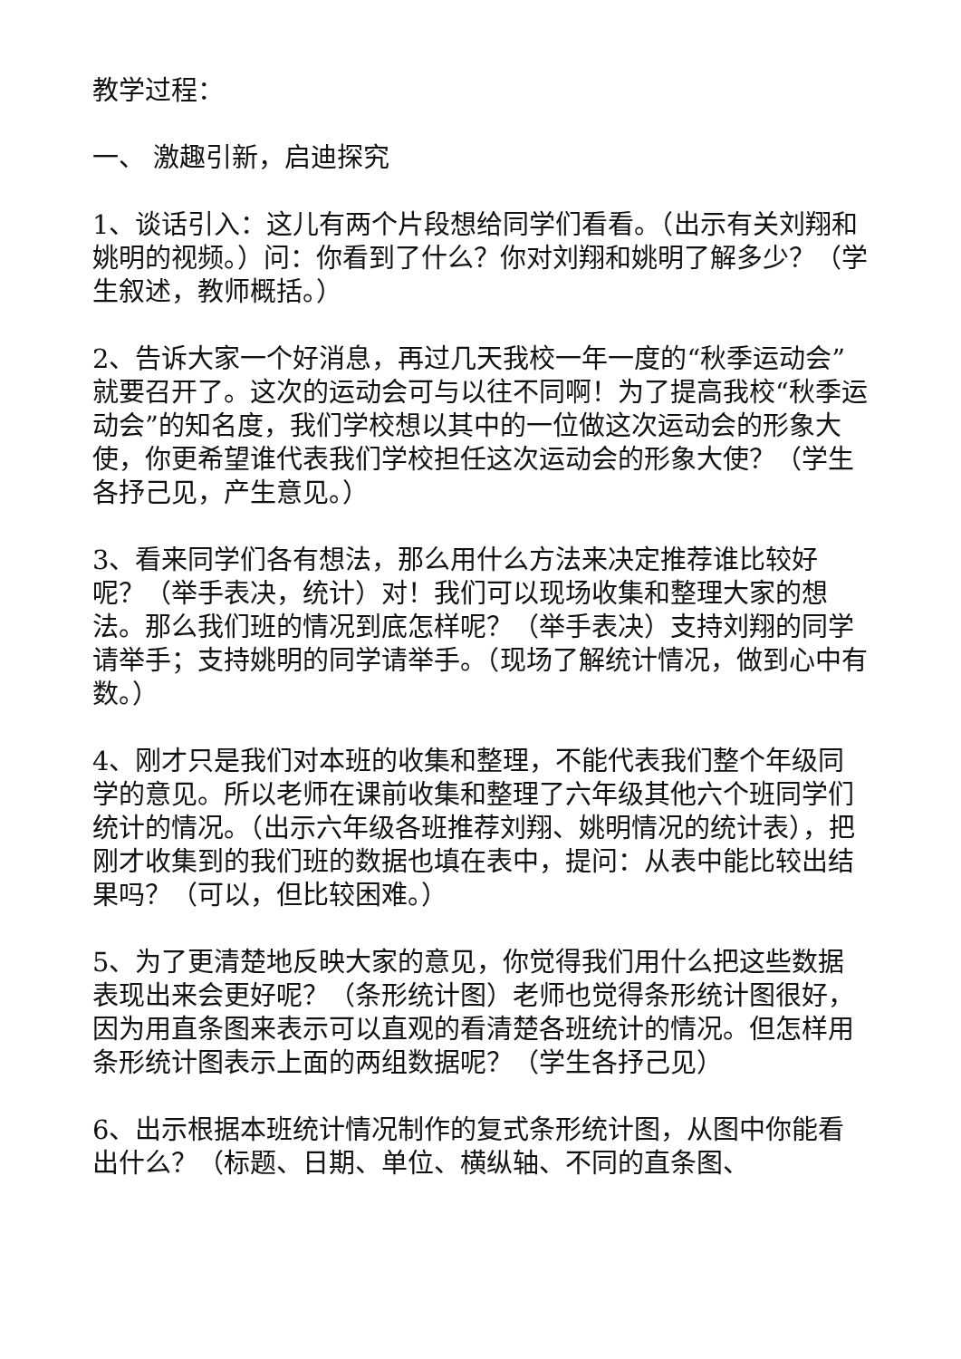教学过程：
一、 激趣引新，启迪探究
1、谈话引入：这儿有两个片段想给同学们看看。（出示有关刘翔和姚明的视频。）问：你看到了什么？你对刘翔和姚明了解多少？（学生叙述，教师概括。）
2、告诉大家一个好消息，再过几天我校一年一度的“秋季运动会”就要召开了。这次的运动会可与以往不同啊！为了提高我校“秋季运动会”的知名度，我们学校想以其中的一位做这次运动会的形象大使，你更希望谁代表我们学校担任这次运动会的形象大使？（学生各抒己见，产生意见。）
3、看来同学们各有想法，那么用什么方法来决定推荐谁比较好呢？（举手表决，统计）对！我们可以现场收集和整理大家的想法。那么我们班的情况到底怎样呢？（举手表决）支持刘翔的同学请举手；支持姚明的同学请举手。（现场了解统计情况，做到心中有数。）
4、刚才只是我们对本班的收集和整理，不能代表我们整个年级同学的意见。所以老师在课前收集和整理了六年级其他六个班同学们统计的情况。（出示六年级各班推荐刘翔、姚明情况的统计表），把刚才收集到的我们班的数据也填在表中，提问：从表中能比较出结果吗？（可以，但比较困难。）
5、为了更清楚地反映大家的意见，你觉得我们用什么把这些数据表现出来会更好呢？（条形统计图）老师也觉得条形统计图很好，因为用直条图来表示可以直观的看清楚各班统计的情况。但怎样用条形统计图表示上面的两组数据呢？（学生各抒己见）
6、出示根据本班统计情况制作的复式条形统计图，从图中你能看出什么？（标题、日期、单位、横纵轴、不同的直条图、